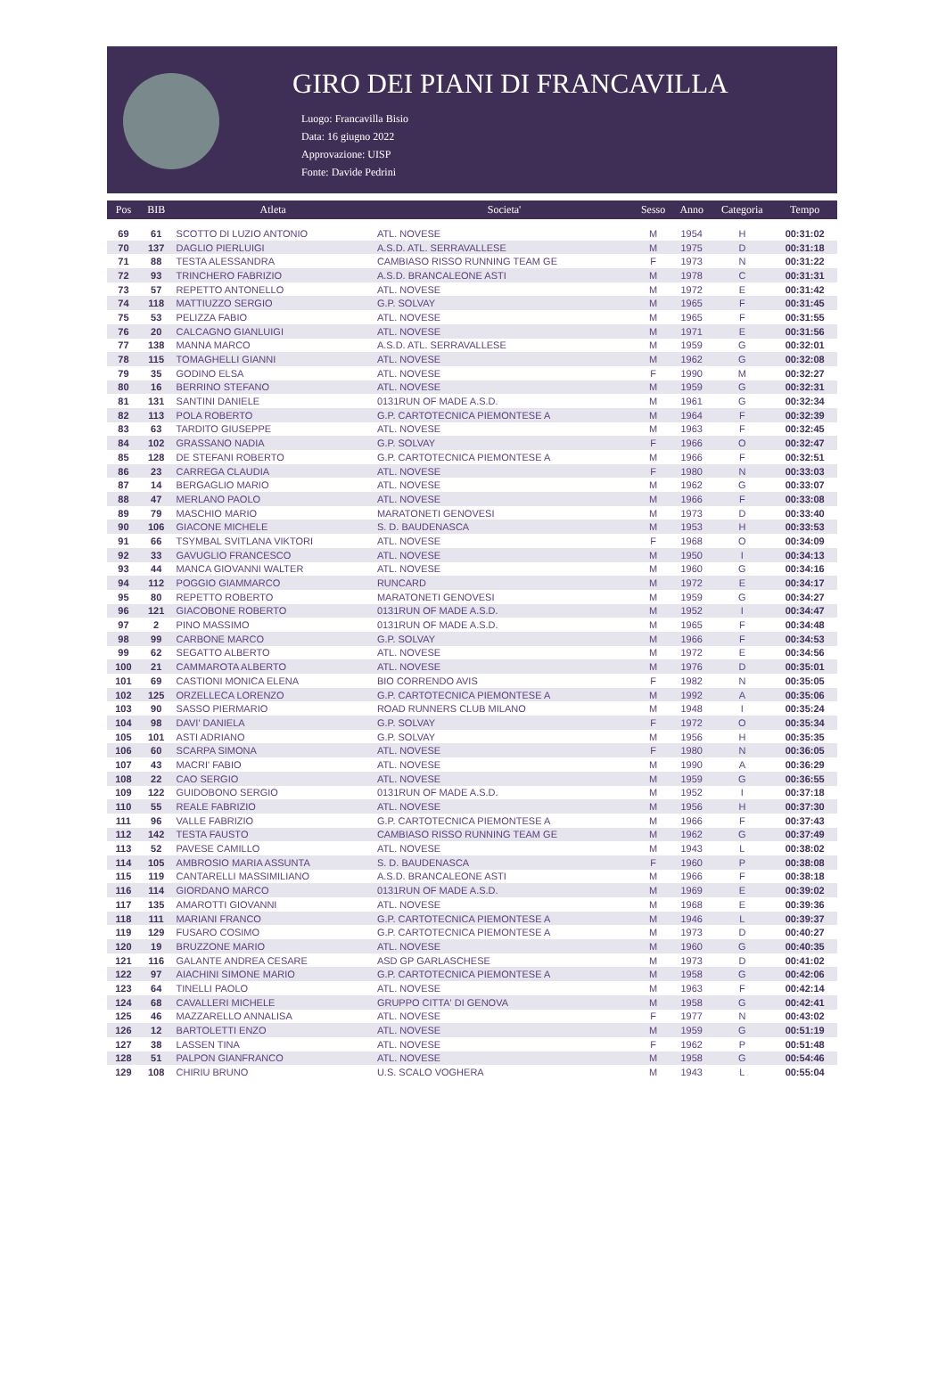GIRO DEI PIANI DI FRANCAVILLA
Luogo: Francavilla Bisio
Data: 16 giugno 2022
Approvazione: UISP
Fonte: Davide Pedrini
| Pos | BIB | Atleta | Societa' | Sesso | Anno | Categoria | Tempo |
| --- | --- | --- | --- | --- | --- | --- | --- |
| 69 | 61 | SCOTTO DI LUZIO ANTONIO | ATL. NOVESE | M | 1954 | H | 00:31:02 |
| 70 | 137 | DAGLIO PIERLUIGI | A.S.D. ATL. SERRAVALLESE | M | 1975 | D | 00:31:18 |
| 71 | 88 | TESTA ALESSANDRA | CAMBIASO RISSO RUNNING TEAM GE | F | 1973 | N | 00:31:22 |
| 72 | 93 | TRINCHERO FABRIZIO | A.S.D. BRANCALEONE ASTI | M | 1978 | C | 00:31:31 |
| 73 | 57 | REPETTO ANTONELLO | ATL. NOVESE | M | 1972 | E | 00:31:42 |
| 74 | 118 | MATTIUZZO SERGIO | G.P. SOLVAY | M | 1965 | F | 00:31:45 |
| 75 | 53 | PELIZZA FABIO | ATL. NOVESE | M | 1965 | F | 00:31:55 |
| 76 | 20 | CALCAGNO GIANLUIGI | ATL. NOVESE | M | 1971 | E | 00:31:56 |
| 77 | 138 | MANNA MARCO | A.S.D. ATL. SERRAVALLESE | M | 1959 | G | 00:32:01 |
| 78 | 115 | TOMAGHELLI GIANNI | ATL. NOVESE | M | 1962 | G | 00:32:08 |
| 79 | 35 | GODINO ELSA | ATL. NOVESE | F | 1990 | M | 00:32:27 |
| 80 | 16 | BERRINO STEFANO | ATL. NOVESE | M | 1959 | G | 00:32:31 |
| 81 | 131 | SANTINI DANIELE | 0131RUN OF MADE A.S.D. | M | 1961 | G | 00:32:34 |
| 82 | 113 | POLA ROBERTO | G.P. CARTOTECNICA PIEMONTESE A | M | 1964 | F | 00:32:39 |
| 83 | 63 | TARDITO GIUSEPPE | ATL. NOVESE | M | 1963 | F | 00:32:45 |
| 84 | 102 | GRASSANO NADIA | G.P. SOLVAY | F | 1966 | O | 00:32:47 |
| 85 | 128 | DE STEFANI ROBERTO | G.P. CARTOTECNICA PIEMONTESE A | M | 1966 | F | 00:32:51 |
| 86 | 23 | CARREGA CLAUDIA | ATL. NOVESE | F | 1980 | N | 00:33:03 |
| 87 | 14 | BERGAGLIO MARIO | ATL. NOVESE | M | 1962 | G | 00:33:07 |
| 88 | 47 | MERLANO PAOLO | ATL. NOVESE | M | 1966 | F | 00:33:08 |
| 89 | 79 | MASCHIO MARIO | MARATONETI GENOVESI | M | 1973 | D | 00:33:40 |
| 90 | 106 | GIACONE MICHELE | S. D. BAUDENASCA | M | 1953 | H | 00:33:53 |
| 91 | 66 | TSYMBAL SVITLANA VIKTORI | ATL. NOVESE | F | 1968 | O | 00:34:09 |
| 92 | 33 | GAVUGLIO FRANCESCO | ATL. NOVESE | M | 1950 | I | 00:34:13 |
| 93 | 44 | MANCA GIOVANNI WALTER | ATL. NOVESE | M | 1960 | G | 00:34:16 |
| 94 | 112 | POGGIO GIAMMARCO | RUNCARD | M | 1972 | E | 00:34:17 |
| 95 | 80 | REPETTO ROBERTO | MARATONETI GENOVESI | M | 1959 | G | 00:34:27 |
| 96 | 121 | GIACOBONE ROBERTO | 0131RUN OF MADE A.S.D. | M | 1952 | I | 00:34:47 |
| 97 | 2 | PINO MASSIMO | 0131RUN OF MADE A.S.D. | M | 1965 | F | 00:34:48 |
| 98 | 99 | CARBONE MARCO | G.P. SOLVAY | M | 1966 | F | 00:34:53 |
| 99 | 62 | SEGATTO ALBERTO | ATL. NOVESE | M | 1972 | E | 00:34:56 |
| 100 | 21 | CAMMAROTA ALBERTO | ATL. NOVESE | M | 1976 | D | 00:35:01 |
| 101 | 69 | CASTIONI MONICA ELENA | BIO CORRENDO AVIS | F | 1982 | N | 00:35:05 |
| 102 | 125 | ORZELLECA LORENZO | G.P. CARTOTECNICA PIEMONTESE A | M | 1992 | A | 00:35:06 |
| 103 | 90 | SASSO PIERMARIO | ROAD RUNNERS CLUB MILANO | M | 1948 | I | 00:35:24 |
| 104 | 98 | DAVI' DANIELA | G.P. SOLVAY | F | 1972 | O | 00:35:34 |
| 105 | 101 | ASTI ADRIANO | G.P. SOLVAY | M | 1956 | H | 00:35:35 |
| 106 | 60 | SCARPA SIMONA | ATL. NOVESE | F | 1980 | N | 00:36:05 |
| 107 | 43 | MACRI' FABIO | ATL. NOVESE | M | 1990 | A | 00:36:29 |
| 108 | 22 | CAO SERGIO | ATL. NOVESE | M | 1959 | G | 00:36:55 |
| 109 | 122 | GUIDOBONO SERGIO | 0131RUN OF MADE A.S.D. | M | 1952 | I | 00:37:18 |
| 110 | 55 | REALE FABRIZIO | ATL. NOVESE | M | 1956 | H | 00:37:30 |
| 111 | 96 | VALLE FABRIZIO | G.P. CARTOTECNICA PIEMONTESE A | M | 1966 | F | 00:37:43 |
| 112 | 142 | TESTA FAUSTO | CAMBIASO RISSO RUNNING TEAM GE | M | 1962 | G | 00:37:49 |
| 113 | 52 | PAVESE CAMILLO | ATL. NOVESE | M | 1943 | L | 00:38:02 |
| 114 | 105 | AMBROSIO MARIA ASSUNTA | S. D. BAUDENASCA | F | 1960 | P | 00:38:08 |
| 115 | 119 | CANTARELLI MASSIMILIANO | A.S.D. BRANCALEONE ASTI | M | 1966 | F | 00:38:18 |
| 116 | 114 | GIORDANO MARCO | 0131RUN OF MADE A.S.D. | M | 1969 | E | 00:39:02 |
| 117 | 135 | AMAROTTI GIOVANNI | ATL. NOVESE | M | 1968 | E | 00:39:36 |
| 118 | 111 | MARIANI FRANCO | G.P. CARTOTECNICA PIEMONTESE A | M | 1946 | L | 00:39:37 |
| 119 | 129 | FUSARO COSIMO | G.P. CARTOTECNICA PIEMONTESE A | M | 1973 | D | 00:40:27 |
| 120 | 19 | BRUZZONE MARIO | ATL. NOVESE | M | 1960 | G | 00:40:35 |
| 121 | 116 | GALANTE ANDREA CESARE | ASD GP GARLASCHESE | M | 1973 | D | 00:41:02 |
| 122 | 97 | AIACHINI SIMONE MARIO | G.P. CARTOTECNICA PIEMONTESE A | M | 1958 | G | 00:42:06 |
| 123 | 64 | TINELLI PAOLO | ATL. NOVESE | M | 1963 | F | 00:42:14 |
| 124 | 68 | CAVALLERI MICHELE | GRUPPO CITTA' DI GENOVA | M | 1958 | G | 00:42:41 |
| 125 | 46 | MAZZARELLO ANNALISA | ATL. NOVESE | F | 1977 | N | 00:43:02 |
| 126 | 12 | BARTOLETTI ENZO | ATL. NOVESE | M | 1959 | G | 00:51:19 |
| 127 | 38 | LASSEN TINA | ATL. NOVESE | F | 1962 | P | 00:51:48 |
| 128 | 51 | PALPON GIANFRANCO | ATL. NOVESE | M | 1958 | G | 00:54:46 |
| 129 | 108 | CHIRIU BRUNO | U.S. SCALO VOGHERA | M | 1943 | L | 00:55:04 |